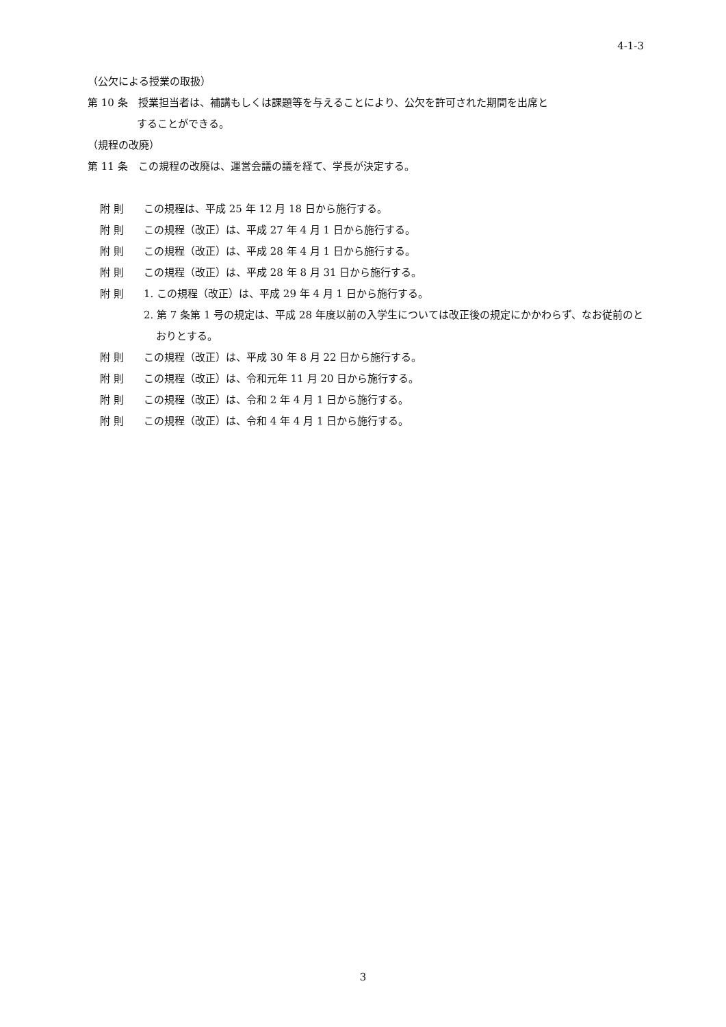4-1-3
（公欠による授業の取扱）
第 10 条　授業担当者は、補講もしくは課題等を与えることにより、公欠を許可された期間を出席と
することができる。
（規程の改廃）
第 11 条　この規程の改廃は、運営会議の議を経て、学長が決定する。
附 則 この規程は、平成 25 年 12 月 18 日から施行する。
附 則 この規程（改正）は、平成 27 年 4 月 1 日から施行する。
附 則 この規程（改正）は、平成 28 年 4 月 1 日から施行する。
附 則 この規程（改正）は、平成 28 年 8 月 31 日から施行する。
附 則 1. この規程（改正）は、平成 29 年 4 月 1 日から施行する。
2. 第 7 条第 1 号の規定は、平成 28 年度以前の入学生については改正後の規定にかかわらず、なお従前のとおりとする。
附 則 この規程（改正）は、平成 30 年 8 月 22 日から施行する。
附 則 この規程（改正）は、令和元年 11 月 20 日から施行する。
附 則 この規程（改正）は、令和 2 年 4 月 1 日から施行する。
附 則 この規程（改正）は、令和 4 年 4 月 1 日から施行する。
3